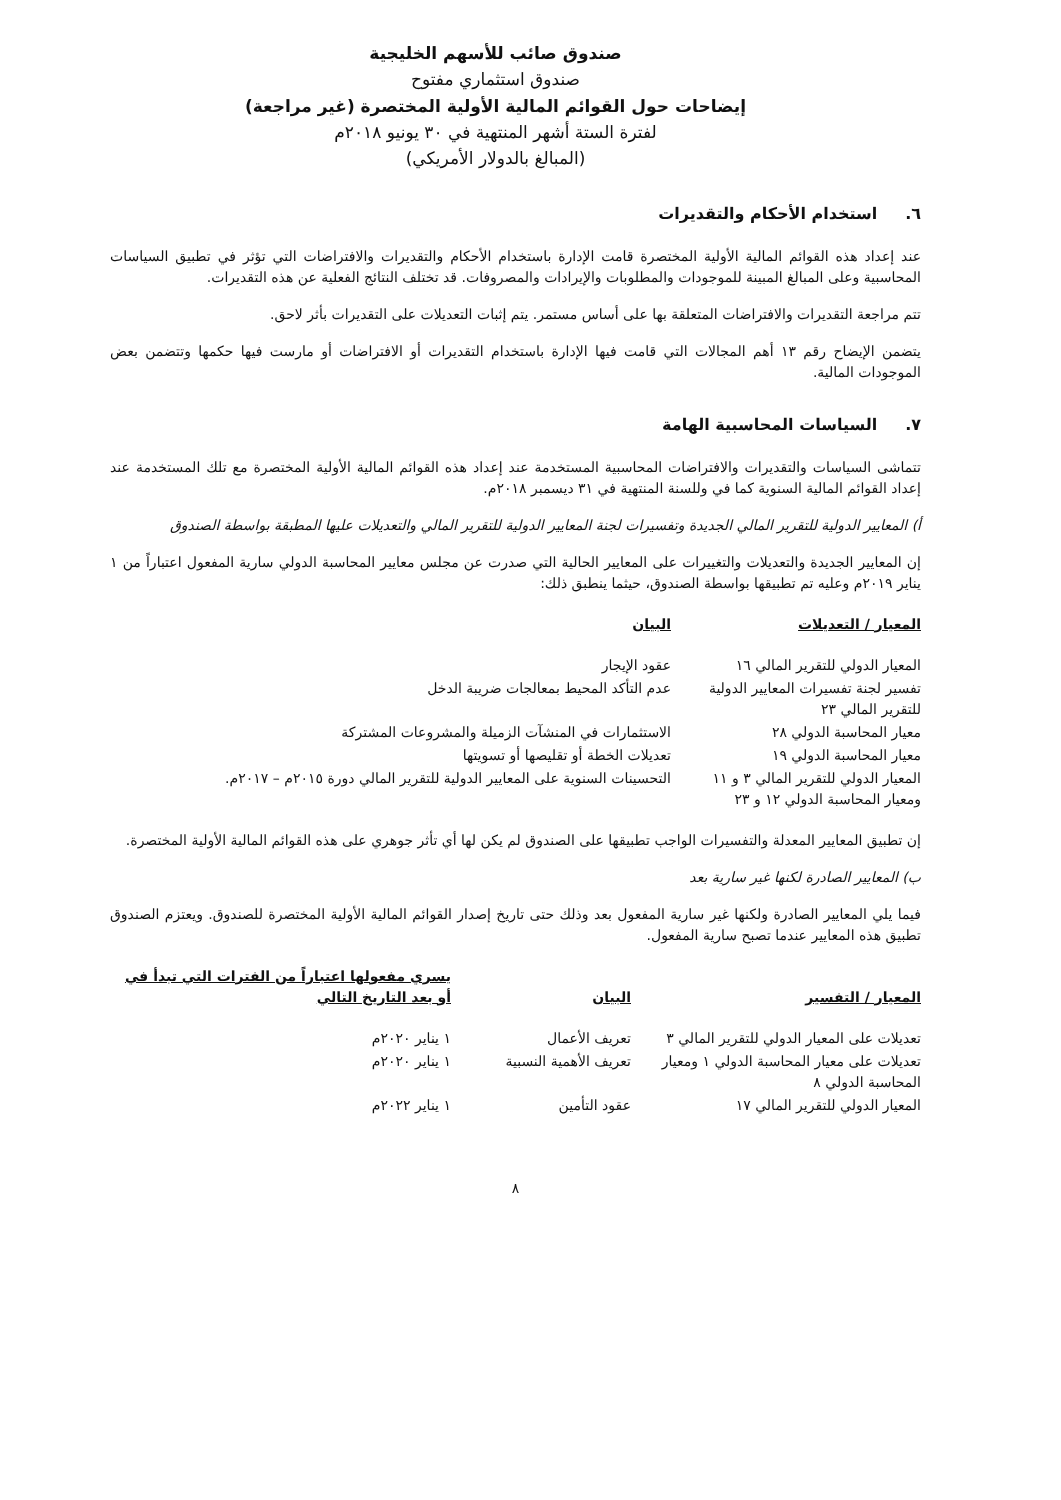صندوق صائب للأسهم الخليجية
صندوق استثماري مفتوح
إيضاحات حول القوائم المالية الأولية المختصرة (غير مراجعة)
لفترة الستة أشهر المنتهية في ٣٠ يونيو ٢٠١٨م
(المبالغ بالدولار الأمريكي)
٦. استخدام الأحكام والتقديرات
عند إعداد هذه القوائم المالية الأولية المختصرة قامت الإدارة باستخدام الأحكام والتقديرات والافتراضات التي تؤثر في تطبيق السياسات المحاسبية وعلى المبالغ المبينة للموجودات والمطلوبات والإيرادات والمصروفات. قد تختلف النتائج الفعلية عن هذه التقديرات.
تتم مراجعة التقديرات والافتراضات المتعلقة بها على أساس مستمر. يتم إثبات التعديلات على التقديرات بأثر لاحق.
يتضمن الإيضاح رقم ١٣ أهم المجالات التي قامت فيها الإدارة باستخدام التقديرات أو الافتراضات أو مارست فيها حكمها وتتضمن بعض الموجودات المالية.
٧. السياسات المحاسبية الهامة
تتماشى السياسات والتقديرات والافتراضات المحاسبية المستخدمة عند إعداد هذه القوائم المالية الأولية المختصرة مع تلك المستخدمة عند إعداد القوائم المالية السنوية كما في وللسنة المنتهية في ٣١ ديسمبر ٢٠١٨م.
أ) المعايير الدولية للتقرير المالي الجديدة وتفسيرات لجنة المعايير الدولية للتقرير المالي والتعديلات عليها المطبقة بواسطة الصندوق
إن المعايير الجديدة والتعديلات والتغييرات على المعايير الحالية التي صدرت عن مجلس معايير المحاسبة الدولي سارية المفعول اعتباراً من ١ يناير ٢٠١٩م وعليه تم تطبيقها بواسطة الصندوق، حيثما ينطبق ذلك:
| المعيار / التعديلات | البيان |
| --- | --- |
| المعيار الدولي للتقرير المالي ١٦ | عقود الإيجار |
| تفسير لجنة تفسيرات المعايير الدولية للتقرير المالي ٢٣ | عدم التأكد المحيط بمعالجات ضريبة الدخل |
| معيار المحاسبة الدولي ٢٨ | الاستثمارات في المنشآت الزميلة والمشروعات المشتركة |
| معيار المحاسبة الدولي ١٩ | تعديلات الخطة أو تقليصها أو تسويتها |
| المعيار الدولي للتقرير المالي ٣ و ١١ ومعيار المحاسبة الدولي ١٢ و ٢٣ | التحسينات السنوية على المعايير الدولية للتقرير المالي دورة ٢٠١٥م – ٢٠١٧م. |
إن تطبيق المعايير المعدلة والتفسيرات الواجب تطبيقها على الصندوق لم يكن لها أي تأثر جوهري على هذه القوائم المالية الأولية المختصرة.
ب) المعايير الصادرة لكنها غير سارية بعد
فيما يلي المعايير الصادرة ولكنها غير سارية المفعول بعد وذلك حتى تاريخ إصدار القوائم المالية الأولية المختصرة للصندوق. ويعتزم الصندوق تطبيق هذه المعايير عندما تصبح سارية المفعول.
| المعيار / التفسير | البيان | يسري مفعولها اعتباراً من الفترات التي تبدأ في أو بعد التاريخ التالي |
| --- | --- | --- |
| تعديلات على المعيار الدولي للتقرير المالي ٣ | تعريف الأعمال | ١ يناير ٢٠٢٠م |
| تعديلات على معيار المحاسبة الدولي ١ ومعيار المحاسبة الدولي ٨ | تعريف الأهمية النسبية | ١ يناير ٢٠٢٠م |
| المعيار الدولي للتقرير المالي ١٧ | عقود التأمين | ١ يناير ٢٠٢٢م |
٨